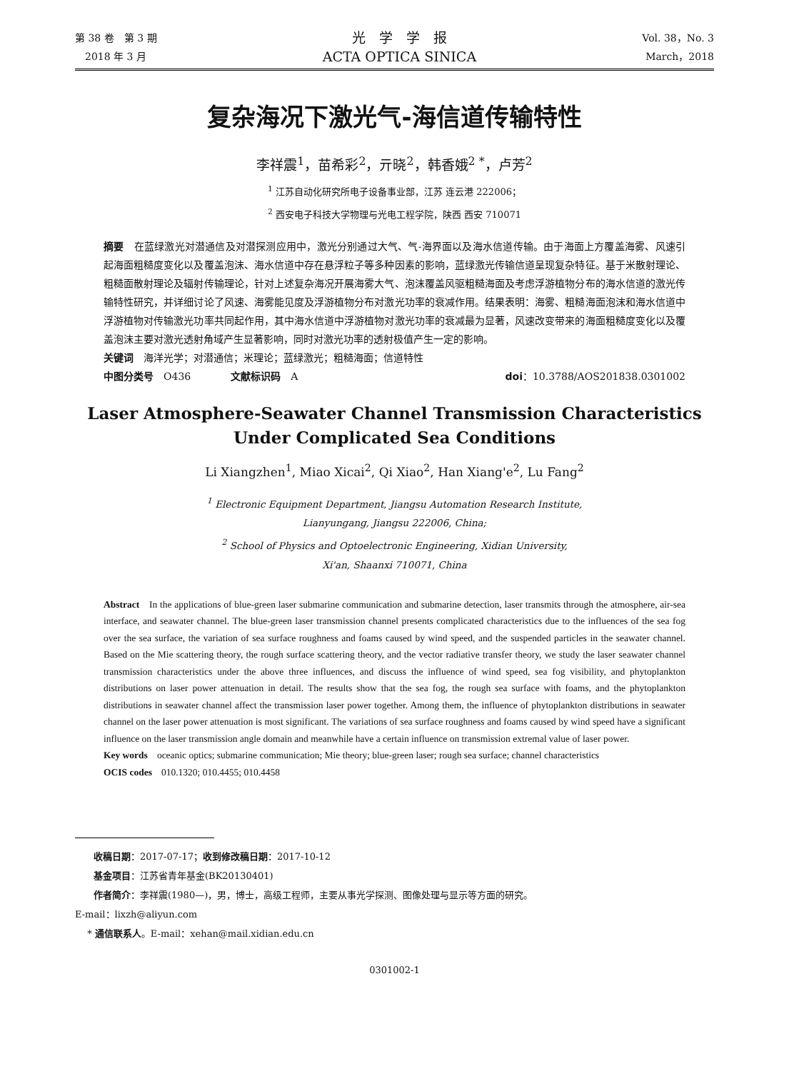第 38 卷　第 3 期
　2018 年 3 月
光　学　学　报
ACTA OPTICA SINICA
Vol. 38，No. 3
March，2018
复杂海况下激光气-海信道传输特性
李祥震<sup>1</sup>，苗希彩<sup>2</sup>，亓晓<sup>2</sup>，韩香娥<sup>2 *</sup>，卢芳<sup>2</sup>
<sup>1</sup> 江苏自动化研究所电子设备事业部，江苏 连云港 222006；
<sup>2</sup> 西安电子科技大学物理与光电工程学院，陕西 西安 710071
摘要　在蓝绿激光对潜通信及对潜探测应用中，激光分别通过大气、气-海界面以及海水信道传输。由于海面上方覆盖海雾、风速引起海面粗糙度变化以及覆盖泡沫、海水信道中存在悬浮粒子等多种因素的影响，蓝绿激光传输信道呈现复杂特征。基于米散射理论、粗糙面散射理论及辐射传输理论，针对上述复杂海况开展海雾大气、泡沫覆盖风驱粗糙海面及考虑浮游植物分布的海水信道的激光传输特性研究，并详细讨论了风速、海雾能见度及浮游植物分布对激光功率的衰减作用。结果表明：海雾、粗糙海面泡沫和海水信道中浮游植物对传输激光功率共同起作用，其中海水信道中浮游植物对激光功率的衰减最为显著，风速改变带来的海面粗糙度变化以及覆盖泡沫主要对激光透射角域产生显著影响，同时对激光功率的透射极值产生一定的影响。
关键词　海洋光学；对潜通信；米理论；蓝绿激光；粗糙海面；信道特性
中图分类号　O436　　　　文献标识码　A doi：10.3788/AOS201838.0301002
Laser Atmosphere-Seawater Channel Transmission Characteristics Under Complicated Sea Conditions
Li Xiangzhen<sup>1</sup>, Miao Xicai<sup>2</sup>, Qi Xiao<sup>2</sup>, Han Xiang'e<sup>2</sup>, Lu Fang<sup>2</sup>
<sup>1</sup> Electronic Equipment Department, Jiangsu Automation Research Institute,
Lianyungang, Jiangsu 222006, China;
<sup>2</sup> School of Physics and Optoelectronic Engineering, Xidian University,
Xi'an, Shaanxi 710071, China
Abstract　In the applications of blue-green laser submarine communication and submarine detection, laser transmits through the atmosphere, air-sea interface, and seawater channel. The blue-green laser transmission channel presents complicated characteristics due to the influences of the sea fog over the sea surface, the variation of sea surface roughness and foams caused by wind speed, and the suspended particles in the seawater channel. Based on the Mie scattering theory, the rough surface scattering theory, and the vector radiative transfer theory, we study the laser seawater channel transmission characteristics under the above three influences, and discuss the influence of wind speed, sea fog visibility, and phytoplankton distributions on laser power attenuation in detail. The results show that the sea fog, the rough sea surface with foams, and the phytoplankton distributions in seawater channel affect the transmission laser power together. Among them, the influence of phytoplankton distributions in seawater channel on the laser power attenuation is most significant. The variations of sea surface roughness and foams caused by wind speed have a significant influence on the laser transmission angle domain and meanwhile have a certain influence on transmission extremal value of laser power.
Key words　oceanic optics; submarine communication; Mie theory; blue-green laser; rough sea surface; channel characteristics
OCIS codes　010.1320; 010.4455; 010.4458
　　收稿日期：2017-07-17；收到修改稿日期：2017-10-12
　　基金项目：江苏省青年基金(BK20130401)
　　作者简介：李祥震(1980—)，男，博士，高级工程师，主要从事光学探测、图像处理与显示等方面的研究。
E-mail：lixzh@aliyun.com
　 * 通信联系人。E-mail：xehan@mail.xidian.edu.cn
0301002-1